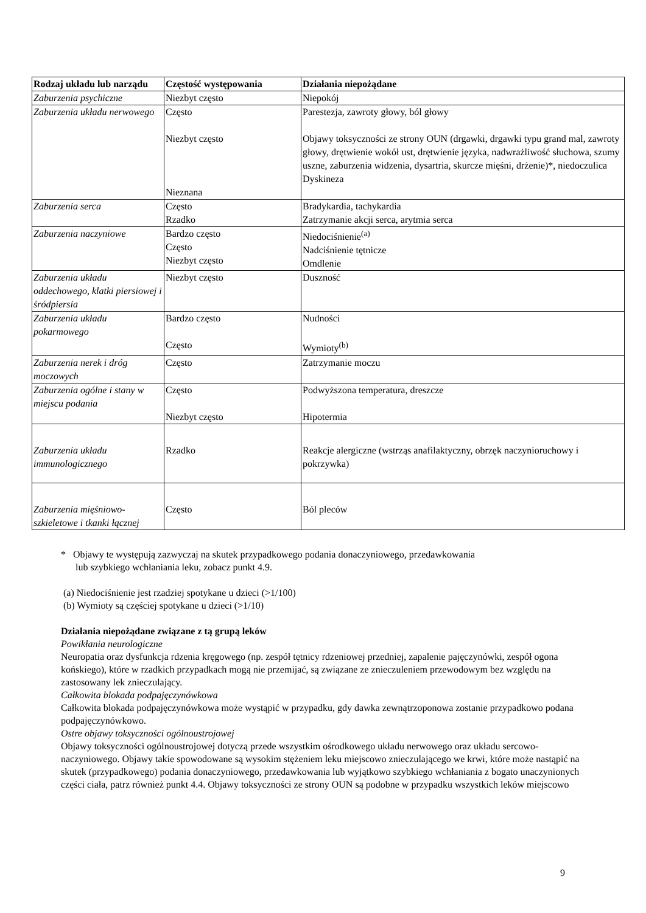| Rodzaj układu lub narządu | Częstość występowania | Działania niepożądane |
| --- | --- | --- |
| Zaburzenia psychiczne | Niezbyt często | Niepokój |
| Zaburzenia układu nerwowego | Często Niezbyt często Nieznana | Parestezja, zawroty głowy, ból głowy Objawy toksyczności ze strony OUN (drgawki, drgawki typu grand mal, zawroty głowy, drętwienie wokół ust, drętwienie języka, nadwrażliwość słuchowa, szumy uszne, zaburzenia widzenia, dysartria, skurcze mięśni, drżenie)*, niedoczulica Dyskineza |
| Zaburzenia serca | Często Rzadko | Bradykardia, tachykardia Zatrzymanie akcji serca, arytmia serca |
| Zaburzenia naczyniowe | Bardzo często Często Niezbyt często | Niedociśnienie<sup>(a)</sup> Nadciśnienie tętnicze Omdlenie |
| Zaburzenia układu oddechowego, klatki piersiowej i śródpiersia | Niezbyt często | Duszność |
| Zaburzenia układu pokarmowego | Bardzo często Często | Nudności Wymioty<sup>(b)</sup> |
| Zaburzenia nerek i dróg moczowych | Często | Zatrzymanie moczu |
| Zaburzenia ogólne i stany w miejscu podania | Często Niezbyt często | Podwyższona temperatura, dreszcze Hipotermia |
| Zaburzenia układu immunologicznego | Rzadko | Reakcje alergiczne (wstrząs anafilaktyczny, obrzęk naczynioruchowy i pokrzywka) |
| Zaburzenia mięśniowo-szkieletowe i tkanki łącznej | Często | Ból pleców |
* Objawy te występują zazwyczaj na skutek przypadkowego podania donaczyniowego, przedawkowania
lub szybkiego wchłaniania leku, zobacz punkt 4.9.
(a) Niedociśnienie jest rzadziej spotykane u dzieci (>1/100)
(b) Wymioty są częściej spotykane u dzieci (>1/10)
Działania niepożądane związane z tą grupą leków
Powikłania neurologiczne
Neuropatia oraz dysfunkcja rdzenia kręgowego (np. zespół tętnicy rdzeniowej przedniej, zapalenie pajęczynówki, zespół ogona końskiego), które w rzadkich przypadkach mogą nie przemijać, są związane ze znieczuleniem przewodowym bez względu na zastosowany lek znieczulający.
Całkowita blokada podpajęczynówkowa
Całkowita blokada podpajęczynówkowa może wystąpić w przypadku, gdy dawka zewnątrzoponowa zostanie przypadkowo podana podpajęczynówkowo.
Ostre objawy toksyczności ogólnoustrojowej
Objawy toksyczności ogólnoustrojowej dotyczą przede wszystkim ośrodkowego układu nerwowego oraz układu sercowo-naczyniowego. Objawy takie spowodowane są wysokim stężeniem leku miejscowo znieczulającego we krwi, które może nastąpić na skutek (przypadkowego) podania donaczyniowego, przedawkowania lub wyjątkowo szybkiego wchłaniania z bogato unaczynionych części ciała, patrz również punkt 4.4. Objawy toksyczności ze strony OUN są podobne w przypadku wszystkich leków miejscowo
9